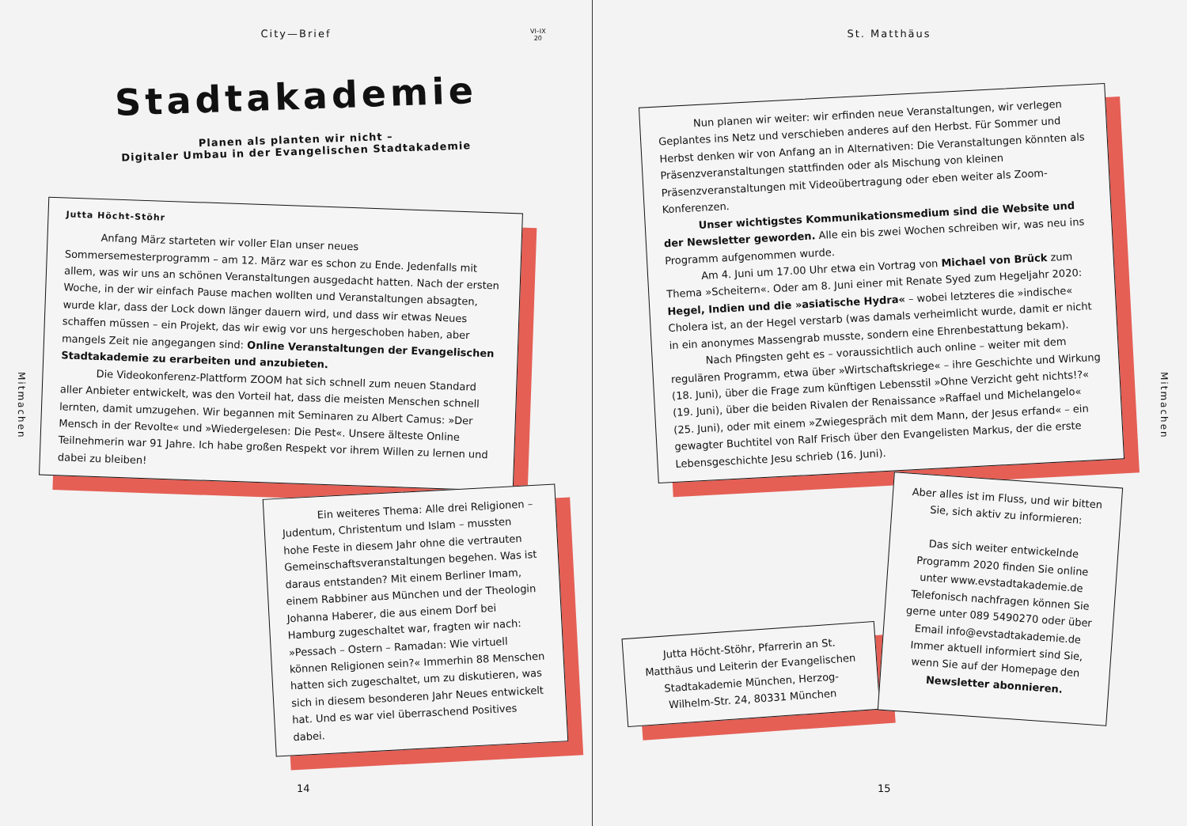City—Brief
VI–IX
20
Stadtakademie
Planen als planten wir nicht –
Digitaler Umbau in der Evangelischen Stadtakademie
Jutta Höcht-Stöhr
Anfang März starteten wir voller Elan unser neues Sommersemesterprogramm – am 12. März war es schon zu Ende. Jedenfalls mit allem, was wir uns an schönen Veranstaltungen ausgedacht hatten. Nach der ersten Woche, in der wir einfach Pause machen wollten und Veranstaltungen absagten, wurde klar, dass der Lock down länger dauern wird, und dass wir etwas Neues schaffen müssen – ein Projekt, das wir ewig vor uns hergeschoben haben, aber mangels Zeit nie angegangen sind: Online Veranstaltungen der Evangelischen Stadtakademie zu erarbeiten und anzubieten.
Die Videokonferenz-Plattform ZOOM hat sich schnell zum neuen Standard aller Anbieter entwickelt, was den Vorteil hat, dass die meisten Menschen schnell lernten, damit umzugehen. Wir begannen mit Seminaren zu Albert Camus: »Der Mensch in der Revolte« und »Wiedergelesen: Die Pest«. Unsere älteste Online Teilnehmerin war 91 Jahre. Ich habe großen Respekt vor ihrem Willen zu lernen und dabei zu bleiben!
Ein weiteres Thema: Alle drei Religionen – Judentum, Christentum und Islam – mussten hohe Feste in diesem Jahr ohne die vertrauten Gemeinschaftsveranstaltungen begehen. Was ist daraus entstanden? Mit einem Berliner Imam, einem Rabbiner aus München und der Theologin Johanna Haberer, die aus einem Dorf bei Hamburg zugeschaltet war, fragten wir nach: »Pessach – Ostern – Ramadan: Wie virtuell können Religionen sein?« Immerhin 88 Menschen hatten sich zugeschaltet, um zu diskutieren, was sich in diesem besonderen Jahr Neues entwickelt hat. Und es war viel überraschend Positives dabei.
Mitmachen
14
St. Matthäus
Nun planen wir weiter: wir erfinden neue Veranstaltungen, wir verlegen Geplantes ins Netz und verschieben anderes auf den Herbst. Für Sommer und Herbst denken wir von Anfang an in Alternativen: Die Veranstaltungen könnten als Präsenzveranstaltungen stattfinden oder als Mischung von kleinen Präsenzveranstaltungen mit Videoübertragung oder eben weiter als Zoom-Konferenzen.
Unser wichtigstes Kommunikationsmedium sind die Website und der Newsletter geworden. Alle ein bis zwei Wochen schreiben wir, was neu ins Programm aufgenommen wurde.
Am 4. Juni um 17.00 Uhr etwa ein Vortrag von Michael von Brück zum Thema »Scheitern«. Oder am 8. Juni einer mit Renate Syed zum Hegeljahr 2020: Hegel, Indien und die »asiatische Hydra« – wobei letzteres die »indische« Cholera ist, an der Hegel verstarb (was damals verheimlicht wurde, damit er nicht in ein anonymes Massengrab musste, sondern eine Ehrenbestattung bekam).
Nach Pfingsten geht es – voraussichtlich auch online – weiter mit dem regulären Programm, etwa über »Wirtschaftskriege« – ihre Geschichte und Wirkung (18. Juni), über die Frage zum künftigen Lebensstil »Ohne Verzicht geht nichts!?« (19. Juni), über die beiden Rivalen der Renaissance »Raffael und Michelangelo« (25. Juni), oder mit einem »Zwiegespräch mit dem Mann, der Jesus erfand« – ein gewagter Buchtitel von Ralf Frisch über den Evangelisten Markus, der die erste Lebensgeschichte Jesu schrieb (16. Juni).
Jutta Höcht-Stöhr, Pfarrerin an St. Matthäus und Leiterin der Evangelischen Stadtakademie München, Herzog-Wilhelm-Str. 24, 80331 München
Aber alles ist im Fluss, und wir bitten Sie, sich aktiv zu informieren:
Das sich weiter entwickelnde Programm 2020 finden Sie online unter www.evstadtakademie.de
Telefonisch nachfragen können Sie gerne unter 089 5490270 oder über Email info@evstadtakademie.de
Immer aktuell informiert sind Sie, wenn Sie auf der Homepage den Newsletter abonnieren.
Mitmachen
15